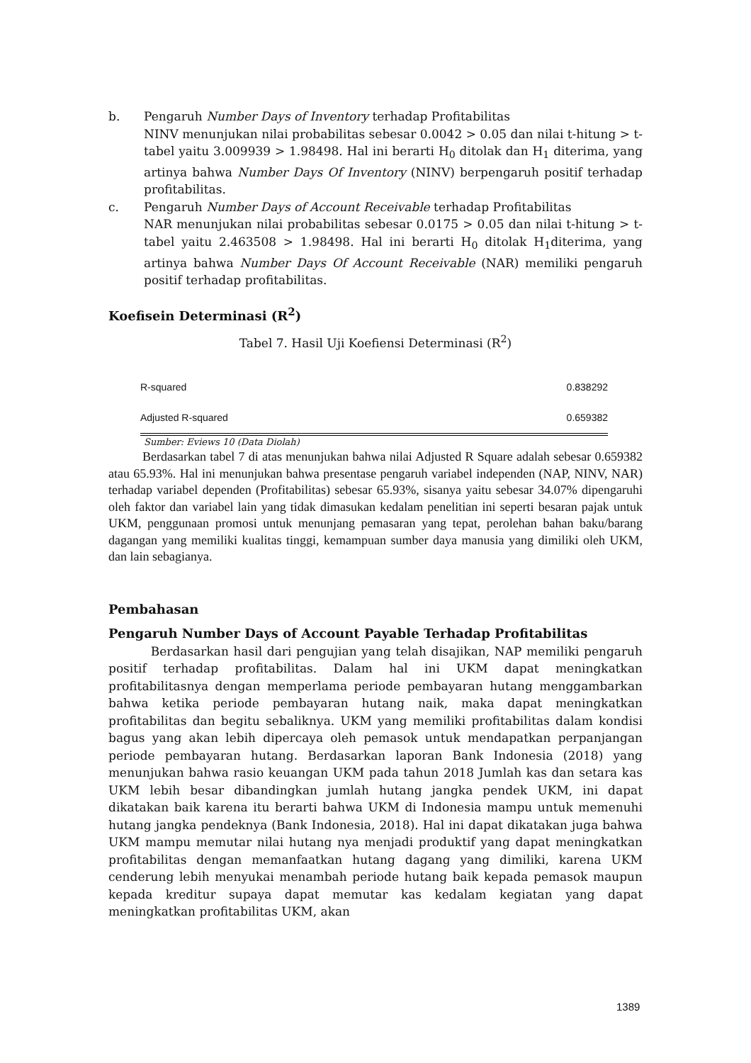b. Pengaruh Number Days of Inventory terhadap Profitabilitas
NINV menunjukan nilai probabilitas sebesar 0.0042 > 0.05 dan nilai t-hitung > t-tabel yaitu 3.009939 > 1.98498. Hal ini berarti H<sub>0</sub> ditolak dan H<sub>1</sub> diterima, yang artinya bahwa Number Days Of Inventory (NINV) berpengaruh positif terhadap profitabilitas.
c. Pengaruh Number Days of Account Receivable terhadap Profitabilitas
NAR menunjukan nilai probabilitas sebesar 0.0175 > 0.05 dan nilai t-hitung > t-tabel yaitu 2.463508 > 1.98498. Hal ini berarti H<sub>0</sub> ditolak H<sub>1</sub>diterima, yang artinya bahwa Number Days Of Account Receivable (NAR) memiliki pengaruh positif terhadap profitabilitas.
Koefisein Determinasi (R<sup>2</sup>)
Tabel 7. Hasil Uji Koefiensi Determinasi (R<sup>2</sup>)
| R-squared | 0.838292 |
| Adjusted R-squared | 0.659382 |
Sumber: Eviews 10 (Data Diolah)
Berdasarkan tabel 7 di atas menunjukan bahwa nilai Adjusted R Square adalah sebesar 0.659382 atau 65.93%. Hal ini menunjukan bahwa presentase pengaruh variabel independen (NAP, NINV, NAR) terhadap variabel dependen (Profitabilitas) sebesar 65.93%, sisanya yaitu sebesar 34.07% dipengaruhi oleh faktor dan variabel lain yang tidak dimasukan kedalam penelitian ini seperti besaran pajak untuk UKM, penggunaan promosi untuk menunjang pemasaran yang tepat, perolehan bahan baku/barang dagangan yang memiliki kualitas tinggi, kemampuan sumber daya manusia yang dimiliki oleh UKM, dan lain sebagianya.
Pembahasan
Pengaruh Number Days of Account Payable Terhadap Profitabilitas
Berdasarkan hasil dari pengujian yang telah disajikan, NAP memiliki pengaruh positif terhadap profitabilitas. Dalam hal ini UKM dapat meningkatkan profitabilitasnya dengan memperlama periode pembayaran hutang menggambarkan bahwa ketika periode pembayaran hutang naik, maka dapat meningkatkan profitabilitas dan begitu sebaliknya. UKM yang memiliki profitabilitas dalam kondisi bagus yang akan lebih dipercaya oleh pemasok untuk mendapatkan perpanjangan periode pembayaran hutang. Berdasarkan laporan Bank Indonesia (2018) yang menunjukan bahwa rasio keuangan UKM pada tahun 2018 Jumlah kas dan setara kas UKM lebih besar dibandingkan jumlah hutang jangka pendek UKM, ini dapat dikatakan baik karena itu berarti bahwa UKM di Indonesia mampu untuk memenuhi hutang jangka pendeknya (Bank Indonesia, 2018). Hal ini dapat dikatakan juga bahwa UKM mampu memutar nilai hutang nya menjadi produktif yang dapat meningkatkan profitabilitas dengan memanfaatkan hutang dagang yang dimiliki, karena UKM cenderung lebih menyukai menambah periode hutang baik kepada pemasok maupun kepada kreditur supaya dapat memutar kas kedalam kegiatan yang dapat meningkatkan profitabilitas UKM, akan
1389